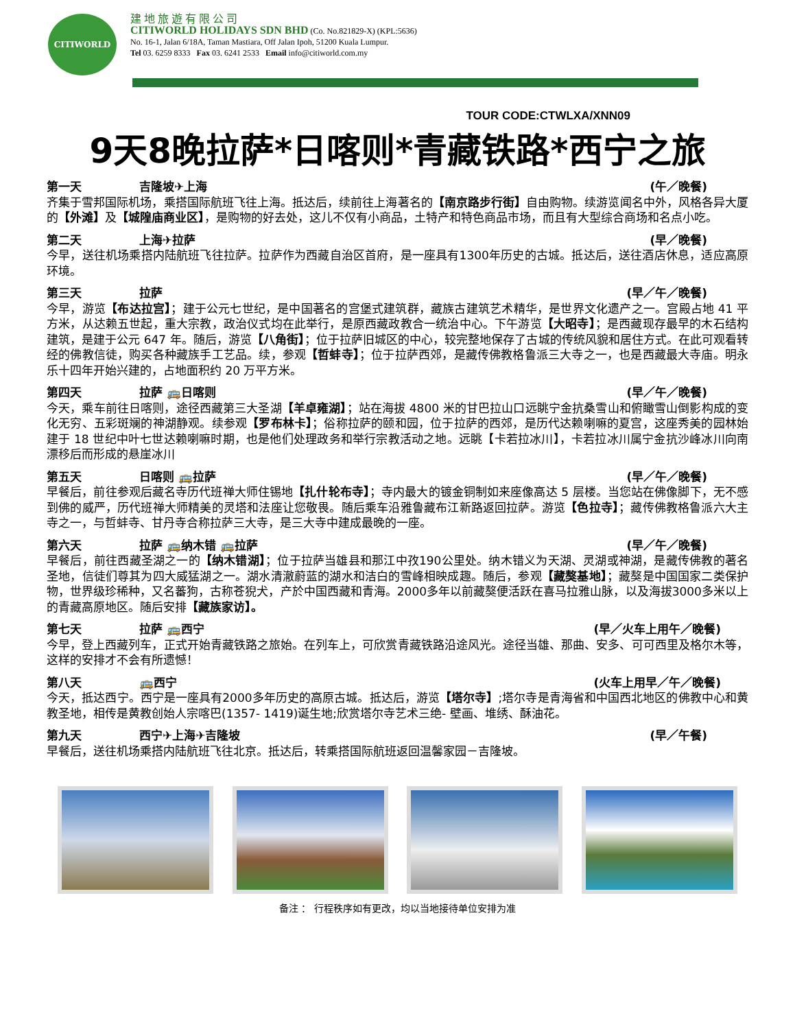CITIWORLD
建地旅遊有限公司
CITIWORLD HOLIDAYS SDN BHD (Co. No.821829-X) (KPL:5636)
No. 16-1, Jalan 6/18A, Taman Mastiara, Off Jalan Ipoh, 51200 Kuala Lumpur.
Tel 03. 6259 8333 Fax 03. 6241 2533 Email info@citiworld.com.my
TOUR CODE:CTWLXA/XNN09
9天8晚拉萨*日喀则*青藏铁路*西宁之旅
第一天 吉隆坡✈上海 (午／晚餐)
齐集于雪邦国际机场，乘搭国际航班飞往上海。抵达后，续前往上海著名的【南京路步行街】自由购物。续游览闻名中外，风格各异大厦的【外滩】及【城隍庙商业区】，是购物的好去处，这儿不仅有小商品，土特产和特色商品市场，而且有大型综合商场和名点小吃。
第二天 上海✈拉萨 (早／晚餐)
今早，送往机场乘搭内陆航班飞往拉萨。拉萨作为西藏自治区首府，是一座具有1300年历史的古城。抵达后，送往酒店休息，适应高原环境。
第三天 拉萨 (早／午／晚餐)
今早，游览【布达拉宫】；建于公元七世纪，是中国著名的宫堡式建筑群，藏族古建筑艺术精华，是世界文化遗产之一。宫殿占地 41 平方米，从达赖五世起，重大宗教，政治仪式均在此举行，是原西藏政教合一统治中心。下午游览【大昭寺】；是西藏现存最早的木石结构建筑，是建于公元 647 年。随后，游览【八角街】；位于拉萨旧城区的中心，较完整地保存了古城的传统风貌和居住方式。在此可观看转经的佛教信徒，购买各种藏族手工艺品。续，参观【哲蚌寺】；位于拉萨西郊，是藏传佛教格鲁派三大寺之一，也是西藏最大寺庙。明永乐十四年开始兴建的，占地面积约 20 万平方米。
第四天 拉萨 🚌日喀则 (早／午／晚餐)
今天，乘车前往日喀则，途径西藏第三大圣湖【羊卓雍湖】；站在海拔 4800 米的甘巴拉山口远眺宁金抗桑雪山和俯瞰雪山倒影构成的变化无穷、五彩斑斓的神湖静观。续参观【罗布林卡】；俗称拉萨的颐和园，位于拉萨的西郊，是历代达赖喇嘛的夏宫，这座秀美的园林始建于 18 世纪中叶七世达赖喇嘛时期，也是他们处理政务和举行宗教活动之地。远眺【卡若拉冰川】，卡若拉冰川属宁金抗沙峰冰川向南漂移后而形成的悬崖冰川
第五天 日喀则 🚌拉萨 (早／午／晚餐)
早餐后，前往参观后藏名寺历代班禅大师住锡地【扎什轮布寺】；寺内最大的镀金铜制如来座像高达 5 层楼。当您站在佛像脚下，无不感到佛的威严，历代班禅大师精美的灵塔和法座让您敬畏。随后乘车沿雅鲁藏布江新路返回拉萨。游览【色拉寺】；藏传佛教格鲁派六大主寺之一，与哲蚌寺、甘丹寺合称拉萨三大寺，是三大寺中建成最晚的一座。
第六天 拉萨 🚌纳木错 🚌拉萨 (早／午／晚餐)
早餐后，前往西藏圣湖之一的【纳木错湖】；位于拉萨当雄县和那江中孜190公里处。纳木错义为天湖、灵湖或神湖，是藏传佛教的著名圣地，信徒们尊其为四大威猛湖之一。湖水清澈蔚蓝的湖水和洁白的雪峰相映成趣。随后，参观【藏獒基地】；藏獒是中国国家二类保护物，世界级珍稀种，又名蕃狗，古称苍猊犬，产於中国西藏和青海。2000多年以前藏獒便活跃在喜马拉雅山脉，以及海拔3000多米以上的青藏高原地区。随后安排【藏族家访】。
第七天 拉萨 🚌西宁 (早／火车上用午／晚餐)
今早，登上西藏列车，正式开始青藏铁路之旅始。在列车上，可欣赏青藏铁路沿途风光。途径当雄、那曲、安多、可可西里及格尔木等，这样的安排才不会有所遗憾！
第八天 🚌西宁 (火车上用早／午／晚餐)
今天，抵达西宁。西宁是一座具有2000多年历史的高原古城。抵达后，游览【塔尔寺】;塔尔寺是青海省和中国西北地区的佛教中心和黄教圣地，相传是黄教创始人宗喀巴(1357- 1419)诞生地;欣赏塔尔寺艺术三绝- 壁画、堆绣、酥油花。
第九天 西宁✈上海✈吉隆坡 (早／午餐)
早餐后，送往机场乘搭内陆航班飞往北京。抵达后，转乘搭国际航班返回温馨家园－吉隆坡。
备注 ： 行程秩序如有更改，均以当地接待单位安排为准